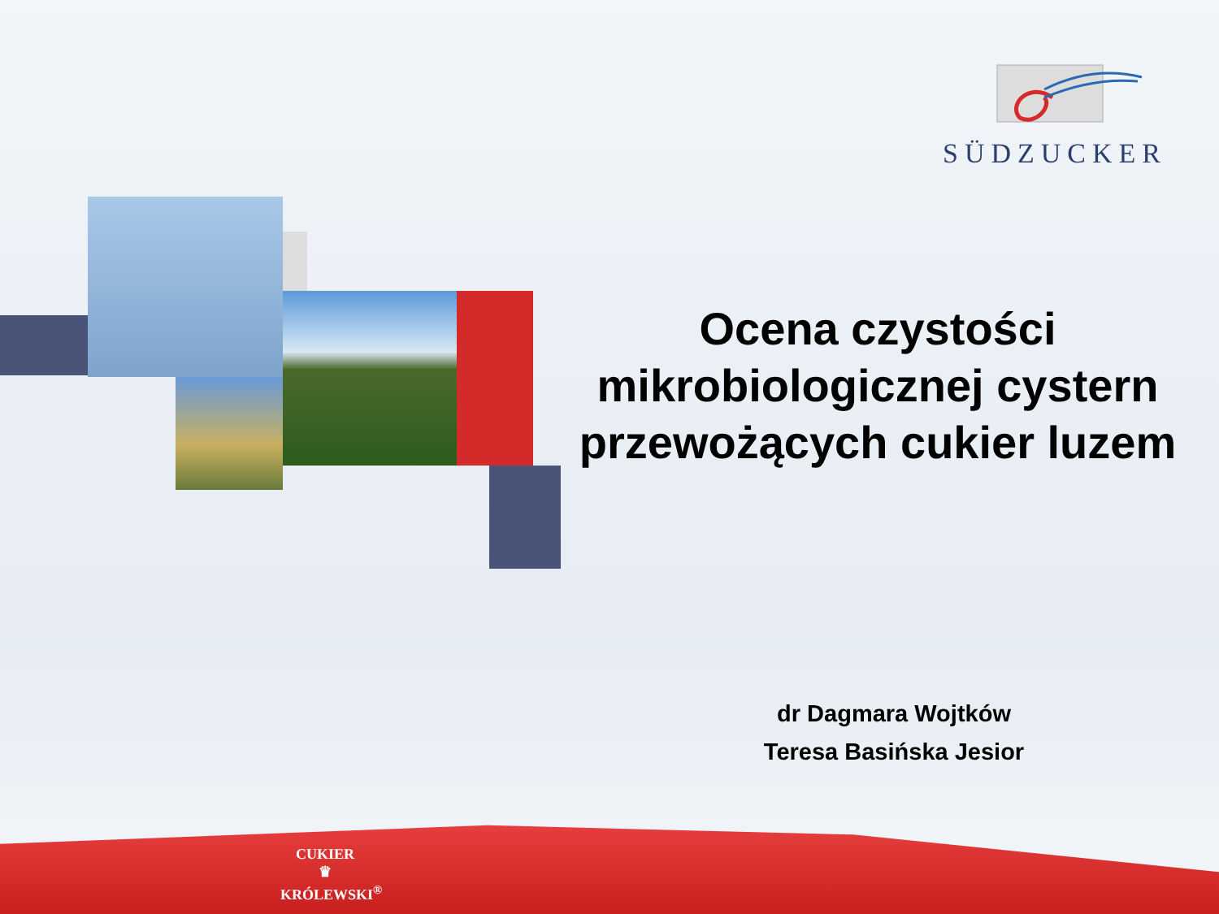SÜDZUCKER
Ocena czystości mikrobiologicznej cystern przewożących cukier luzem
dr Dagmara Wojtków
Teresa Basińska Jesior
CUKIER
♛
KRÓLEWSKI<sup>®</sup>